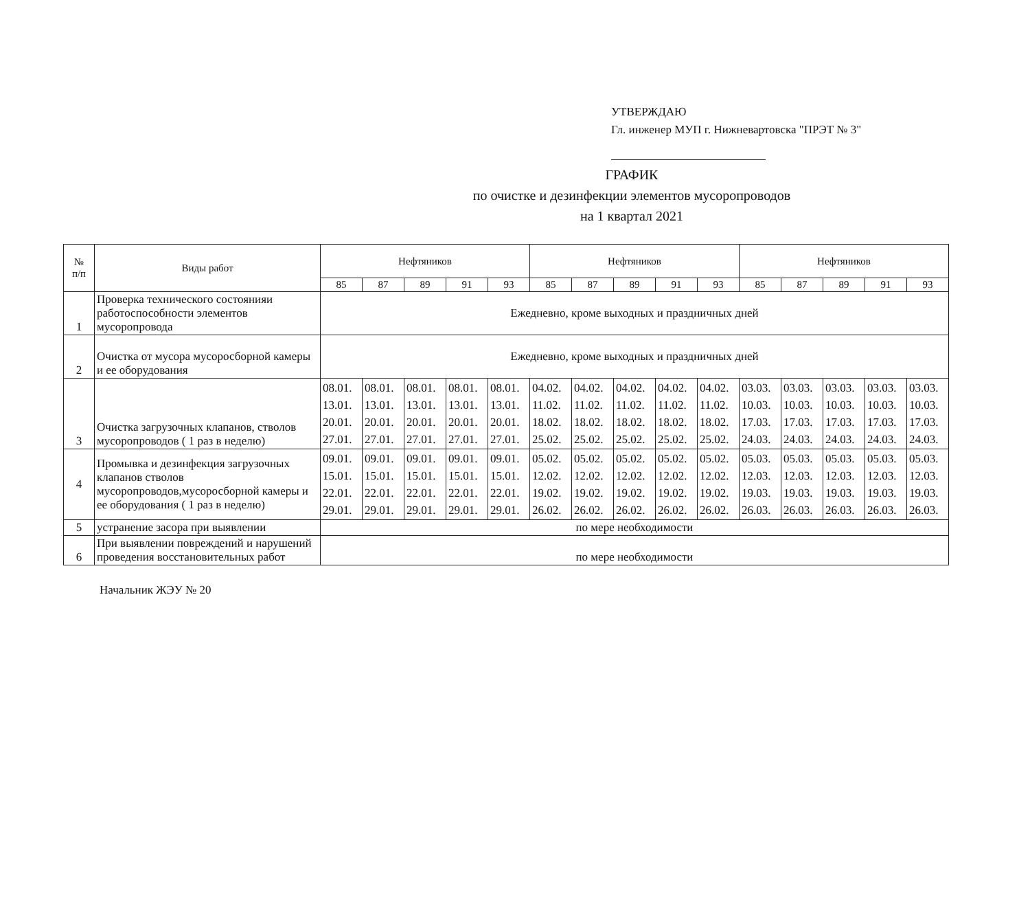УТВЕРЖДАЮ
Гл. инженер МУП г. Нижневартовска "ПРЭТ № 3"
ГРАФИК
по очистке и дезинфекции элементов мусоропроводов
на 1 квартал 2021
| № п/п | Виды работ | Нефтяников | | | | | Нефтяников | | | | | Нефтяников | | | | |
| --- | --- | --- | --- | --- | --- | --- | --- | --- | --- | --- | --- | --- | --- | --- | --- | --- |
| | | 85 | 87 | 89 | 91 | 93 | 85 | 87 | 89 | 91 | 93 | 85 | 87 | 89 | 91 | 93 |
| 1 | Проверка технического состоянияи работоспособности элементов мусоропровода | Ежедневно, кроме выходных и праздничных дней | | | | | | | | | | | | | | |
| 2 | Очистка от мусора мусоросборной камеры и ее оборудования | Ежедневно, кроме выходных и праздничных дней | | | | | | | | | | | | | | |
| 3 | Очистка загрузочных клапанов, стволов мусоропроводов ( 1 раз в неделю) | 08.01. 13.01. 20.01. 27.01. | 08.01. 13.01. 20.01. 27.01. | 08.01. 13.01. 20.01. 27.01. | 08.01. 13.01. 20.01. 27.01. | 08.01. 13.01. 20.01. 27.01. | 04.02. 11.02. 18.02. 25.02. | 04.02. 11.02. 18.02. 25.02. | 04.02. 11.02. 18.02. 25.02. | 04.02. 11.02. 18.02. 25.02. | 04.02. 11.02. 18.02. 25.02. | 03.03. 10.03. 17.03. 24.03. | 03.03. 10.03. 17.03. 24.03. | 03.03. 10.03. 17.03. 24.03. | 03.03. 10.03. 17.03. 24.03. | 03.03. 10.03. 17.03. 24.03. |
| 4 | Промывка и дезинфекция загрузочных клапанов стволов мусоропроводов,мусоросборной камеры и ее оборудования ( 1 раз в неделю) | 09.01. 15.01. 22.01. 29.01. | 09.01. 15.01. 22.01. 29.01. | 09.01. 15.01. 22.01. 29.01. | 09.01. 15.01. 22.01. 29.01. | 09.01. 15.01. 22.01. 29.01. | 05.02. 12.02. 19.02. 26.02. | 05.02. 12.02. 19.02. 26.02. | 05.02. 12.02. 19.02. 26.02. | 05.02. 12.02. 19.02. 26.02. | 05.02. 12.02. 19.02. 26.02. | 05.03. 12.03. 19.03. 26.03. | 05.03. 12.03. 19.03. 26.03. | 05.03. 12.03. 19.03. 26.03. | 05.03. 12.03. 19.03. 26.03. | 05.03. 12.03. 19.03. 26.03. |
| 5 | устранение засора при выявлении | по мере необходимости | | | | | | | | | | | | | | |
| 6 | При выявлении повреждений и нарушений проведения восстановительных работ | по мере необходимости | | | | | | | | | | | | | | |
Начальник ЖЭУ № 20